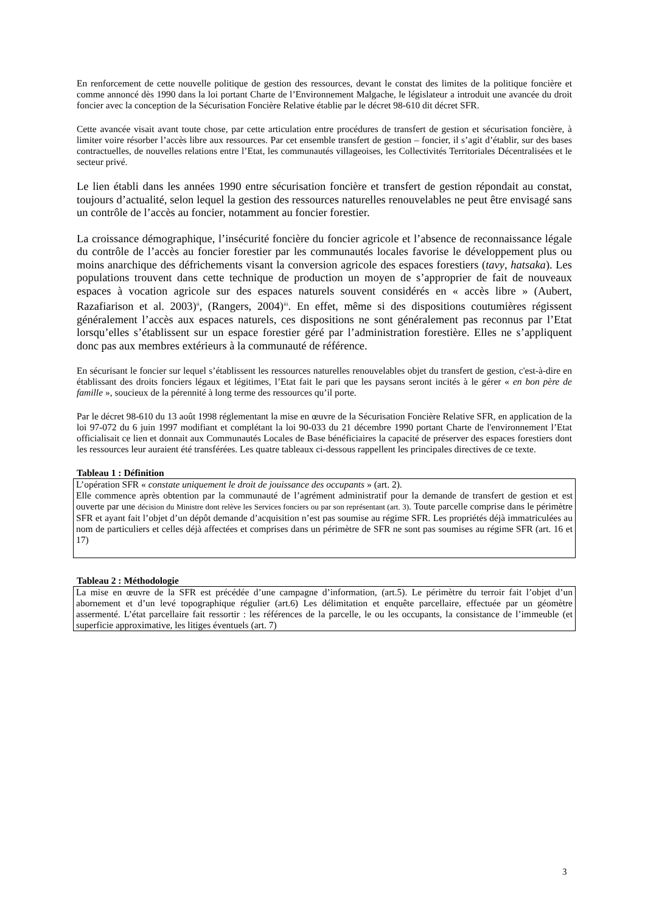En renforcement de cette nouvelle politique de gestion des ressources, devant le constat des limites de la politique foncière et comme annoncé dès 1990 dans la loi portant Charte de l’Environnement Malgache, le législateur a introduit une avancée du droit foncier avec la conception de la Sécurisation Foncière Relative établie par le décret 98-610 dit décret SFR.
Cette avancée visait avant toute chose, par cette articulation entre procédures de transfert de gestion et sécurisation foncière, à limiter voire résorber l’accès libre aux ressources. Par cet ensemble transfert de gestion – foncier, il s’agit d’établir, sur des bases contractuelles, de nouvelles relations entre l’Etat, les communautés villageoises, les Collectivités Territoriales Décentralisées et le secteur privé.
Le lien établi dans les années 1990 entre sécurisation foncière et transfert de gestion répondait au constat, toujours d’actualité, selon lequel la gestion des ressources naturelles renouvelables ne peut être envisagé sans un contrôle de l’accès au foncier, notamment au foncier forestier.
La croissance démographique, l’insécurité foncière du foncier agricole et l’absence de reconnaissance légale du contrôle de l’accès au foncier forestier par les communautés locales favorise le développement plus ou moins anarchique des défrichements visant la conversion agricole des espaces forestiers (tavy, hatsaka). Les populations trouvent dans cette technique de production un moyen de s’approprier de fait de nouveaux espaces à vocation agricole sur des espaces naturels souvent considérés en « accès libre » (Aubert, Razafiarison et al. 2003)<sup>ii</sup>, (Rangers, 2004)<sup>iii</sup>. En effet, même si des dispositions coutumières régissent généralement l’accès aux espaces naturels, ces dispositions ne sont généralement pas reconnus par l’Etat lorsqu’elles s’établissent sur un espace forestier géré par l’administration forestière. Elles ne s’appliquent donc pas aux membres extérieurs à la communauté de référence.
En sécurisant le foncier sur lequel s’établissent les ressources naturelles renouvelables objet du transfert de gestion, c'est-à-dire en établissant des droits fonciers légaux et légitimes, l’Etat fait le pari que les paysans seront incités à le gérer « en bon père de famille », soucieux de la pérennité à long terme des ressources qu’il porte.
Par le décret 98-610 du 13 août 1998 réglementant la mise en œuvre de la Sécurisation Foncière Relative SFR, en application de la loi 97-072 du 6 juin 1997 modifiant et complétant la loi 90-033 du 21 décembre 1990 portant Charte de l'environnement l’Etat officialisait ce lien et donnait aux Communautés Locales de Base bénéficiaires la capacité de préserver des espaces forestiers dont les ressources leur auraient été transférées. Les quatre tableaux ci-dessous rappellent les principales directives de ce texte.
Tableau 1 : Définition
L’opération SFR « constate uniquement le droit de jouissance des occupants » (art. 2).
Elle commence après obtention par la communauté de l’agrément administratif pour la demande de transfert de gestion et est ouverte par une décision du Ministre dont relève les Services fonciers ou par son représentant (art. 3). Toute parcelle comprise dans le périmètre SFR et ayant fait l’objet d’un dépôt demande d’acquisition n’est pas soumise au régime SFR. Les propriétés déjà immatriculées au nom de particuliers et celles déjà affectées et comprises dans un périmètre de SFR ne sont pas soumises au régime SFR (art. 16 et 17)
Tableau 2 : Méthodologie
La mise en œuvre de la SFR est précédée d’une campagne d’information, (art.5). Le périmètre du terroir fait l’objet d’un abornement et d’un levé topographique régulier (art.6) Les délimitation et enquête parcellaire, effectuée par un géomètre assermenté. L’état parcellaire fait ressortir : les références de la parcelle, le ou les occupants, la consistance de l’immeuble (et superficie approximative, les litiges éventuels (art. 7)
3